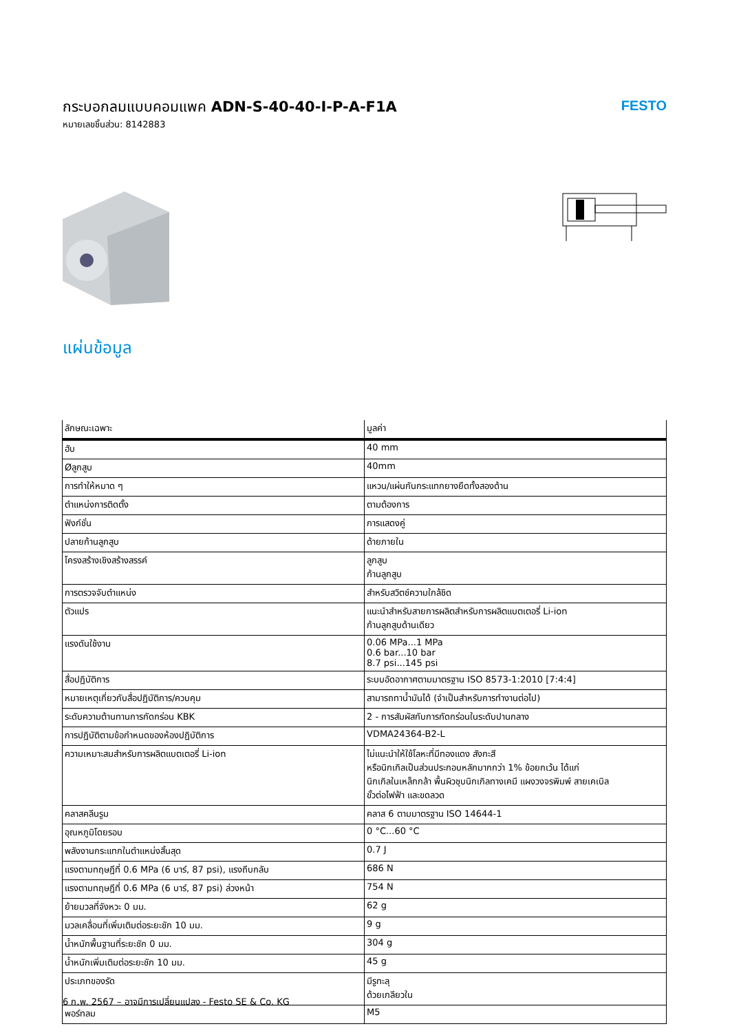กระบอกลมแบบคอมแพค ADN-S-40-40-I-P-A-F1A
หมายเลขชิ้นส่วน: 8142883
FESTO
แผ่นข้อมูล
| ลักษณะเฉพาะ | มูลค่า |
| --- | --- |
| ฮับ | 40 mm |
| Øลูกสูบ | 40mm |
| การทำให้หมาด ๆ | แหวน/แผ่นกันกระแทกยางยืดทั้งสองด้าน |
| ตำแหน่งการติดตั้ง | ตามต้องการ |
| ฟังก์ชั่น | การแสดงคู่ |
| ปลายก้านลูกสูบ | ด้ายภายใน |
| โครงสร้างเชิงสร้างสรรค์ | ลูกสูบ ก้านลูกสูบ |
| การตรวจจับตำแหน่ง | สำหรับสวิตช์ความใกล้ชิด |
| ตัวแปร | แนะนำสำหรับสายการผลิตสำหรับการผลิตแบตเตอรี่ Li-ion ก้านลูกสูบด้านเดียว |
| แรงดันใช้งาน | 0.06 MPa...1 MPa 0.6 bar...10 bar 8.7 psi...145 psi |
| สื่อปฏิบัติการ | ระบบอัดอากาศตามมาตรฐาน ISO 8573-1:2010 [7:4:4] |
| หมายเหตุเกี่ยวกับสื่อปฏิบัติการ/ควบคุม | สามารถทาน้ำมันได้ (จำเป็นสำหรับการทำงานต่อไป) |
| ระดับความต้านทานการกัดกร่อน KBK | 2 - การสัมผัสกับการกัดกร่อนในระดับปานกลาง |
| การปฏิบัติตามข้อกำหนดของห้องปฏิบัติการ | VDMA24364-B2-L |
| ความเหมาะสมสำหรับการผลิตแบตเตอรี่ Li-ion | ไม่แนะนำให้ใช้โลหะที่มีทองแดง สังกะสี หรือนิกเกิลเป็นส่วนประกอบหลักมากกว่า 1% ข้อยกเว้น ได้แก่ นิกเกิลในเหล็กกล้า พื้นผิวชุบนิกเกิลทางเคมี แผงวงจรพิมพ์ สายเคเบิล ขั้วต่อไฟฟ้า และขดลวด |
| คลาสคลีนรูม | คลาส 6 ตามมาตรฐาน ISO 14644-1 |
| อุณหภูมิโดยรอบ | 0 °C...60 °C |
| พลังงานกระแทกในตำแหน่งสิ้นสุด | 0.7 J |
| แรงตามทฤษฎีที่ 0.6 MPa (6 บาร์, 87 psi), แรงถีบกลับ | 686 N |
| แรงตามทฤษฎีที่ 0.6 MPa (6 บาร์, 87 psi) ล่วงหน้า | 754 N |
| ย้ายมวลที่จังหวะ 0 มม. | 62 g |
| มวลเคลื่อนที่เพิ่มเติมต่อระยะชัก 10 มม. | 9 g |
| น้ำหนักพื้นฐานที่ระยะชัก 0 มม. | 304 g |
| น้ำหนักเพิ่มเติมต่อระยะชัก 10 มม. | 45 g |
| ประเภทของรัด | มีรูทะลุ ด้วยเกลียวใน |
| พอร์ทลม | M5 |
6 ก.พ. 2567 – อาจมีการเปลี่ยนแปลง - Festo SE & Co. KG